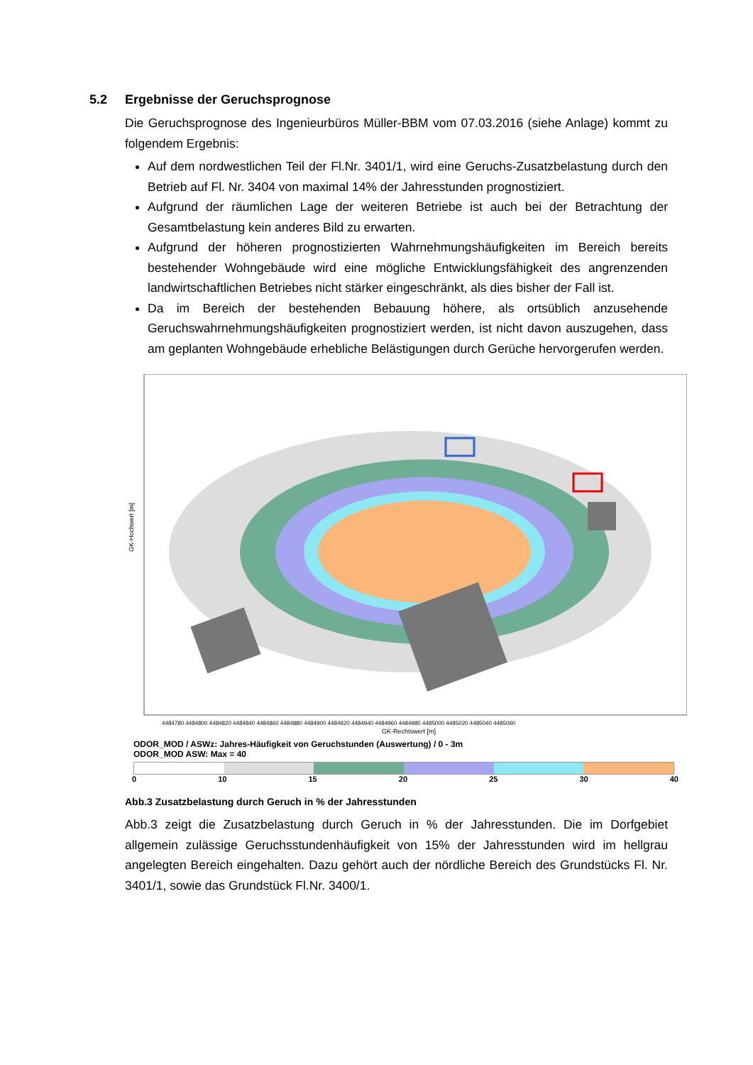5.2 Ergebnisse der Geruchsprognose
Die Geruchsprognose des Ingenieurbüros Müller-BBM vom 07.03.2016 (siehe Anlage) kommt zu folgendem Ergebnis:
Auf dem nordwestlichen Teil der Fl.Nr. 3401/1, wird eine Geruchs-Zusatzbelastung durch den Betrieb auf Fl. Nr. 3404 von maximal 14% der Jahresstunden prognostiziert.
Aufgrund der räumlichen Lage der weiteren Betriebe ist auch bei der Betrachtung der Gesamtbelastung kein anderes Bild zu erwarten.
Aufgrund der höheren prognostizierten Wahrnehmungshäufigkeiten im Bereich bereits bestehender Wohngebäude wird eine mögliche Entwicklungsfähigkeit des angrenzenden landwirtschaftlichen Betriebes nicht stärker eingeschränkt, als dies bisher der Fall ist.
Da im Bereich der bestehenden Bebauung höhere, als ortsüblich anzusehende Geruchswahrnehmungshäufigkeiten prognostiziert werden, ist nicht davon auszugehen, dass am geplanten Wohngebäude erhebliche Belästigungen durch Gerüche hervorgerufen werden.
GK-Hochwert [m]
4484780 4484800 4484820 4484840 4484860 4484880 4484900 4484920 4484940 4484960 4484980 4485000 4485020 4485040 4485060
GK-Rechtswert [m]
ODOR_MOD / ASWz: Jahres-Häufigkeit von Geruchstunden (Auswertung) / 0 - 3m
ODOR_MOD ASW: Max = 40
0 10 15 20 25 30 40
Abb.3 Zusatzbelastung durch Geruch in % der Jahresstunden
Abb.3 zeigt die Zusatzbelastung durch Geruch in % der Jahresstunden. Die im Dorfgebiet allgemein zulässige Geruchsstundenhäufigkeit von 15% der Jahresstunden wird im hellgrau angelegten Bereich eingehalten. Dazu gehört auch der nördliche Bereich des Grundstücks Fl. Nr. 3401/1, sowie das Grundstück Fl.Nr. 3400/1.